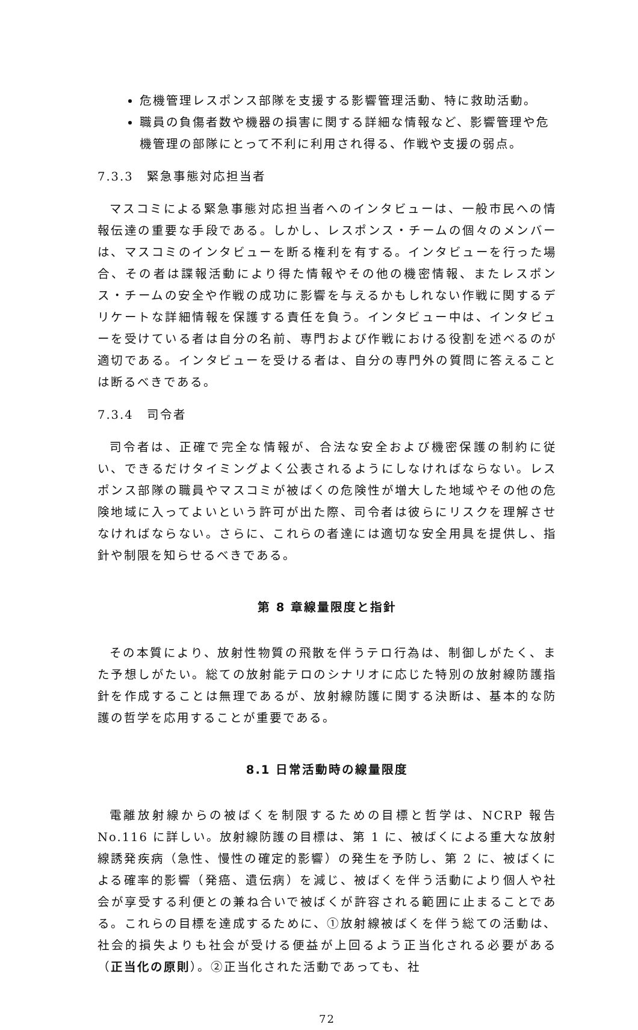危機管理レスポンス部隊を支援する影響管理活動、特に救助活動。
職員の負傷者数や機器の損害に関する詳細な情報など、影響管理や危機管理の部隊にとって不利に利用され得る、作戦や支援の弱点。
7.3.3　緊急事態対応担当者
マスコミによる緊急事態対応担当者へのインタビューは、一般市民への情報伝達の重要な手段である。しかし、レスポンス・チームの個々のメンバーは、マスコミのインタビューを断る権利を有する。インタビューを行った場合、その者は諜報活動により得た情報やその他の機密情報、またレスポンス・チームの安全や作戦の成功に影響を与えるかもしれない作戦に関するデリケートな詳細情報を保護する責任を負う。インタビュー中は、インタビューを受けている者は自分の名前、専門および作戦における役割を述べるのが適切である。インタビューを受ける者は、自分の専門外の質問に答えることは断るべきである。
7.3.4　司令者
司令者は、正確で完全な情報が、合法な安全および機密保護の制約に従い、できるだけタイミングよく公表されるようにしなければならない。レスポンス部隊の職員やマスコミが被ばくの危険性が増大した地域やその他の危険地域に入ってよいという許可が出た際、司令者は彼らにリスクを理解させなければならない。さらに、これらの者達には適切な安全用具を提供し、指針や制限を知らせるべきである。
第 8 章線量限度と指針
その本質により、放射性物質の飛散を伴うテロ行為は、制御しがたく、また予想しがたい。総ての放射能テロのシナリオに応じた特別の放射線防護指針を作成することは無理であるが、放射線防護に関する決断は、基本的な防護の哲学を応用することが重要である。
8.1 日常活動時の線量限度
電離放射線からの被ばくを制限するための目標と哲学は、NCRP 報告 No.116 に詳しい。放射線防護の目標は、第 1 に、被ばくによる重大な放射線誘発疾病（急性、慢性の確定的影響）の発生を予防し、第 2 に、被ばくによる確率的影響（発癌、遺伝病）を減じ、被ばくを伴う活動により個人や社会が享受する利便との兼ね合いで被ばくが許容される範囲に止まることである。これらの目標を達成するために、①放射線被ばくを伴う総ての活動は、社会的損失よりも社会が受ける便益が上回るよう正当化される必要がある（正当化の原則）。②正当化された活動であっても、社
72